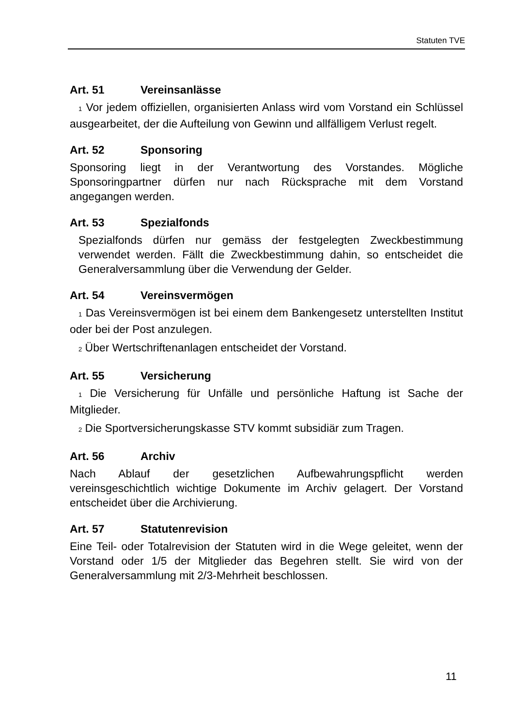Statuten TVE
Art. 51 Vereinsanlässe
1 Vor jedem offiziellen, organisierten Anlass wird vom Vorstand ein Schlüssel ausgearbeitet, der die Aufteilung von Gewinn und allfälligem Verlust regelt.
Art. 52 Sponsoring
Sponsoring liegt in der Verantwortung des Vorstandes. Mögliche Sponsoringpartner dürfen nur nach Rücksprache mit dem Vorstand angegangen werden.
Art. 53 Spezialfonds
Spezialfonds dürfen nur gemäss der festgelegten Zweckbestimmung verwendet werden. Fällt die Zweckbestimmung dahin, so entscheidet die Generalversammlung über die Verwendung der Gelder.
Art. 54 Vereinsvermögen
1 Das Vereinsvermögen ist bei einem dem Bankengesetz unterstellten Institut oder bei der Post anzulegen.
2 Über Wertschriftenanlagen entscheidet der Vorstand.
Art. 55 Versicherung
1 Die Versicherung für Unfälle und persönliche Haftung ist Sache der Mitglieder.
2 Die Sportversicherungskasse STV kommt subsidiär zum Tragen.
Art. 56 Archiv
Nach Ablauf der gesetzlichen Aufbewahrungspflicht werden vereinsgeschichtlich wichtige Dokumente im Archiv gelagert. Der Vorstand entscheidet über die Archivierung.
Art. 57 Statutenrevision
Eine Teil- oder Totalrevision der Statuten wird in die Wege geleitet, wenn der Vorstand oder 1/5 der Mitglieder das Begehren stellt. Sie wird von der Generalversammlung mit 2/3-Mehrheit beschlossen.
11